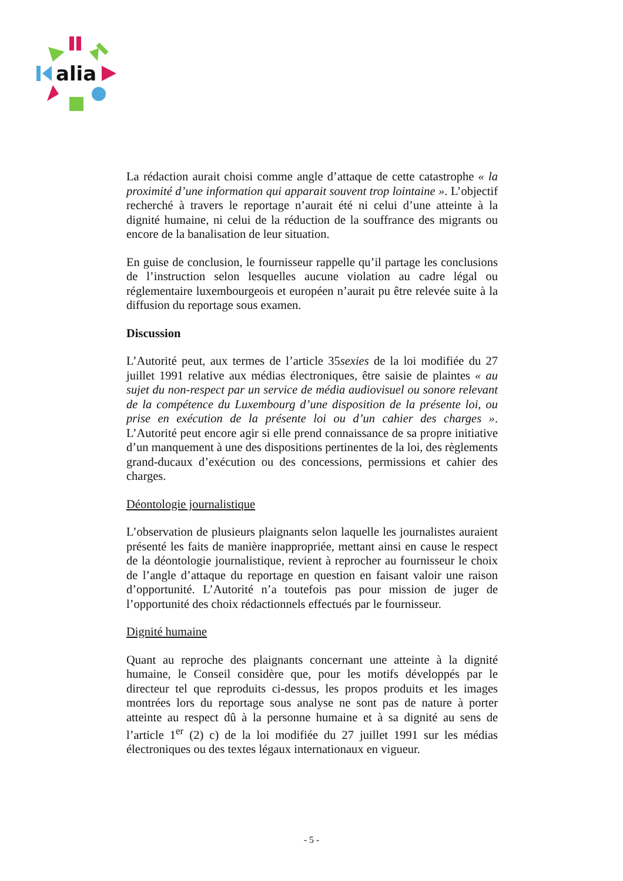alia
La rédaction aurait choisi comme angle d’attaque de cette catastrophe « la proximité d’une information qui apparait souvent trop lointaine ». L’objectif recherché à travers le reportage n’aurait été ni celui d’une atteinte à la dignité humaine, ni celui de la réduction de la souffrance des migrants ou encore de la banalisation de leur situation.
En guise de conclusion, le fournisseur rappelle qu’il partage les conclusions de l’instruction selon lesquelles aucune violation au cadre légal ou réglementaire luxembourgeois et européen n’aurait pu être relevée suite à la diffusion du reportage sous examen.
Discussion
L’Autorité peut, aux termes de l’article 35sexies de la loi modifiée du 27 juillet 1991 relative aux médias électroniques, être saisie de plaintes « au sujet du non-respect par un service de média audiovisuel ou sonore relevant de la compétence du Luxembourg d’une disposition de la présente loi, ou prise en exécution de la présente loi ou d’un cahier des charges ». L’Autorité peut encore agir si elle prend connaissance de sa propre initiative d’un manquement à une des dispositions pertinentes de la loi, des règlements grand-ducaux d’exécution ou des concessions, permissions et cahier des charges.
Déontologie journalistique
L’observation de plusieurs plaignants selon laquelle les journalistes auraient présenté les faits de manière inappropriée, mettant ainsi en cause le respect de la déontologie journalistique, revient à reprocher au fournisseur le choix de l’angle d’attaque du reportage en question en faisant valoir une raison d’opportunité. L’Autorité n’a toutefois pas pour mission de juger de l’opportunité des choix rédactionnels effectués par le fournisseur.
Dignité humaine
Quant au reproche des plaignants concernant une atteinte à la dignité humaine, le Conseil considère que, pour les motifs développés par le directeur tel que reproduits ci-dessus, les propos produits et les images montrées lors du reportage sous analyse ne sont pas de nature à porter atteinte au respect dû à la personne humaine et à sa dignité au sens de l’article 1<sup>er</sup> (2) c) de la loi modifiée du 27 juillet 1991 sur les médias électroniques ou des textes légaux internationaux en vigueur.
- 5 -